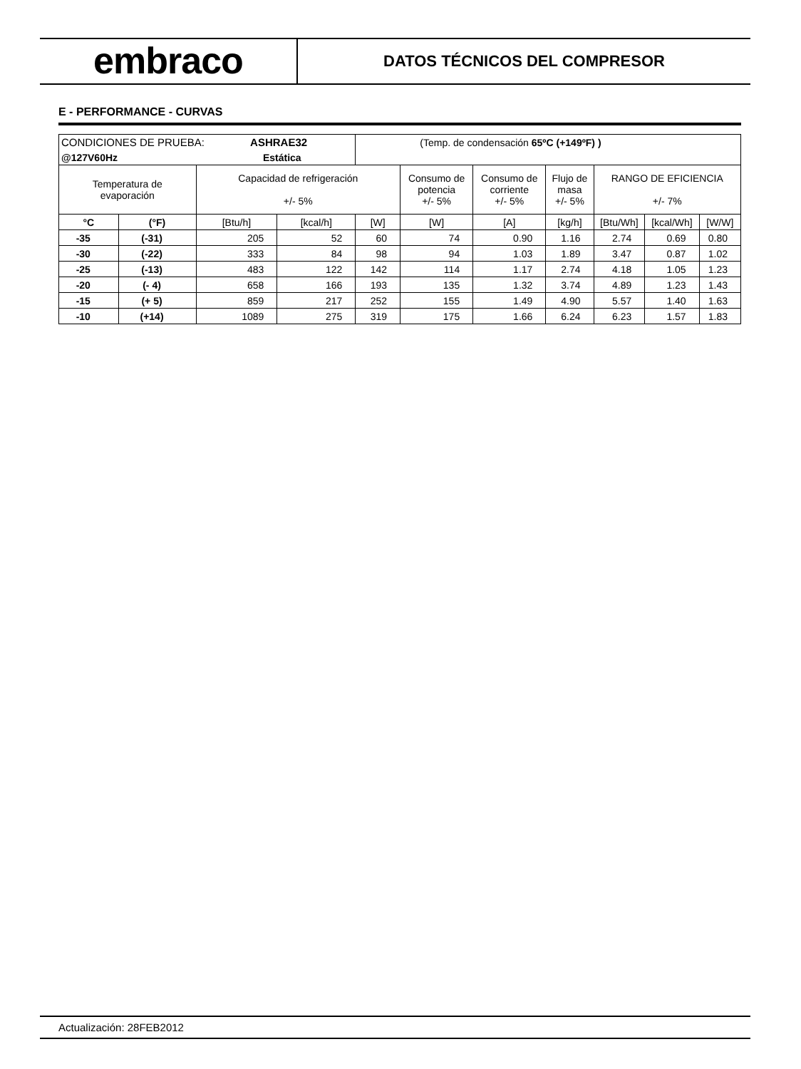embraco
DATOS TÉCNICOS DEL COMPRESOR
E - PERFORMANCE - CURVAS
| CONDICIONES DE PRUEBA: ASHRAE32 | | | | (Temp. de condensación 65ºC (+149ºF) ) | | | | | | |
| @127V60Hz Estática | | | | | | | | | | |
| Temperatura de evaporación | | Capacidad de refrigeración +/- 5% | | | Consumo de potencia +/- 5% | Consumo de corriente +/- 5% | Flujo de masa +/- 5% | RANGO DE EFICIENCIA +/- 7% | | |
| °C | (°F) | [Btu/h] | [kcal/h] | [W] | [W] | [A] | [kg/h] | [Btu/Wh] | [kcal/Wh] | [W/W] |
| -35 | (-31) | 205 | 52 | 60 | 74 | 0.90 | 1.16 | 2.74 | 0.69 | 0.80 |
| -30 | (-22) | 333 | 84 | 98 | 94 | 1.03 | 1.89 | 3.47 | 0.87 | 1.02 |
| -25 | (-13) | 483 | 122 | 142 | 114 | 1.17 | 2.74 | 4.18 | 1.05 | 1.23 |
| -20 | (- 4) | 658 | 166 | 193 | 135 | 1.32 | 3.74 | 4.89 | 1.23 | 1.43 |
| -15 | (+ 5) | 859 | 217 | 252 | 155 | 1.49 | 4.90 | 5.57 | 1.40 | 1.63 |
| -10 | (+14) | 1089 | 275 | 319 | 175 | 1.66 | 6.24 | 6.23 | 1.57 | 1.83 |
Actualización: 28FEB2012